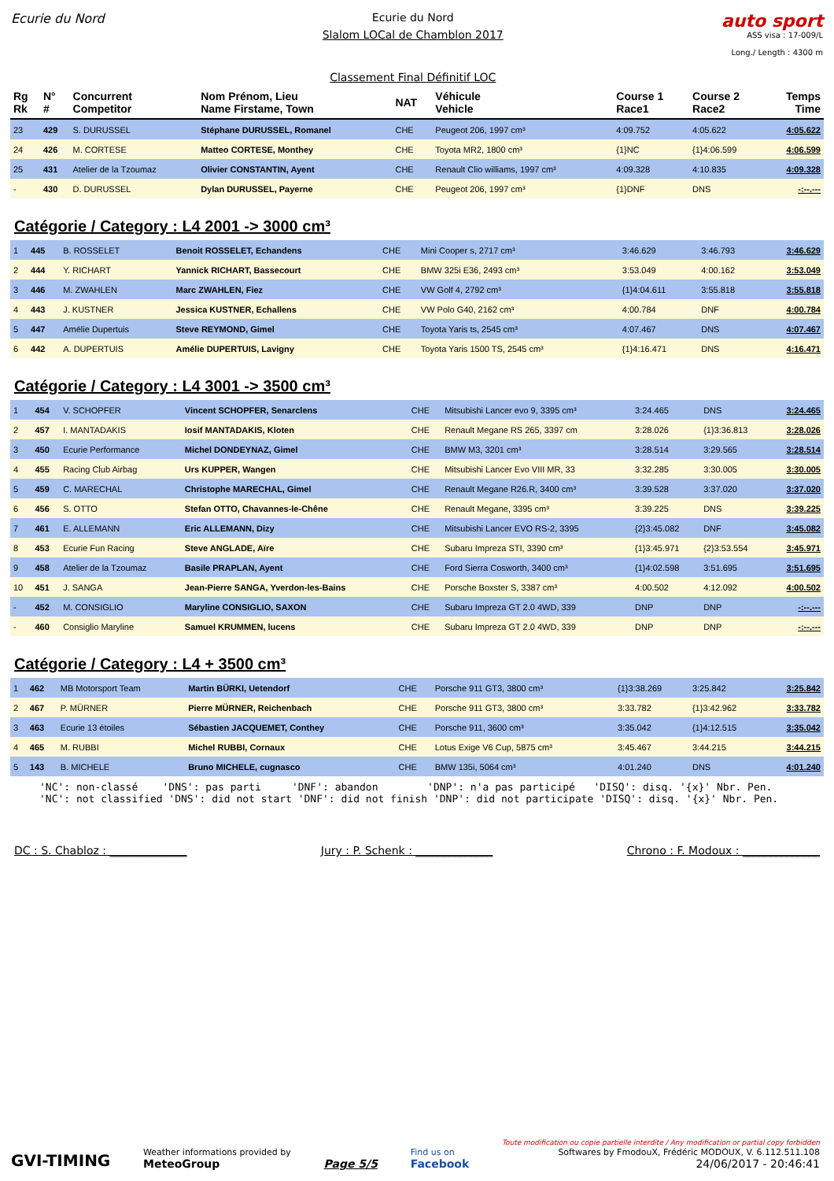Ecurie du Nord Ecurie du Nord
Slalom LOCal de Chamblon 2017
Classement Final Définitif LOC
auto sport
ASS visa : 17-009/L
Long./ Length : 4300 m
| Rg Rk | N° # | Concurrent Competitor | Nom Prénom, Lieu Name Firstame, Town | NAT | Véhicule Vehicle | Course 1 Race1 | Course 2 Race2 | Temps Time |
| --- | --- | --- | --- | --- | --- | --- | --- | --- |
| 23 | 429 | S. DURUSSEL | Stéphane DURUSSEL, Romanel | CHE | Peugeot 206, 1997 cm³ | 4:09.752 | 4:05.622 | 4:05.622 |
| 24 | 426 | M. CORTESE | Matteo CORTESE, Monthey | CHE | Toyota MR2, 1800 cm³ | {1}NC | {1}4:06.599 | 4:06.599 |
| 25 | 431 | Atelier de la Tzoumaz | Olivier CONSTANTIN, Ayent | CHE | Renault Clio williams, 1997 cm³ | 4:09.328 | 4:10.835 | 4:09.328 |
| - | 430 | D. DURUSSEL | Dylan DURUSSEL, Payerne | CHE | Peugeot 206, 1997 cm³ | {1}DNF | DNS | -:--.--- |
Catégorie / Category : L4 2001 -> 3000 cm³
| 1 | 445 | B. ROSSELET | Benoit ROSSELET, Echandens | CHE | Mini Cooper s, 2717 cm³ | 3:46.629 | 3:46.793 | 3:46.629 |
| 2 | 444 | Y. RICHART | Yannick RICHART, Bassecourt | CHE | BMW 325i E36, 2493 cm³ | 3:53.049 | 4:00.162 | 3:53.049 |
| 3 | 446 | M. ZWAHLEN | Marc ZWAHLEN, Fiez | CHE | VW Golf 4, 2792 cm³ | {1}4:04.611 | 3:55.818 | 3:55.818 |
| 4 | 443 | J. KUSTNER | Jessica KUSTNER, Echallens | CHE | VW Polo G40, 2162 cm³ | 4:00.784 | DNF | 4:00.784 |
| 5 | 447 | Amélie Dupertuis | Steve REYMOND, Gimel | CHE | Toyota Yaris ts, 2545 cm³ | 4:07.467 | DNS | 4:07.467 |
| 6 | 442 | A. DUPERTUIS | Amélie DUPERTUIS, Lavigny | CHE | Toyota Yaris 1500 TS, 2545 cm³ | {1}4:16.471 | DNS | 4:16.471 |
Catégorie / Category : L4 3001 -> 3500 cm³
| 1 | 454 | V. SCHOPFER | Vincent SCHOPFER, Senarclens | CHE | Mitsubishi Lancer evo 9, 3395 cm³ | 3:24.465 | DNS | 3:24.465 |
| 2 | 457 | I. MANTADAKIS | Iosif MANTADAKIS, Kloten | CHE | Renault Megane RS 265, 3397 cm | 3:28.026 | {1}3:36.813 | 3:28.026 |
| 3 | 450 | Ecurie Performance | Michel DONDEYNAZ, Gimel | CHE | BMW M3, 3201 cm³ | 3:28.514 | 3:29.565 | 3:28.514 |
| 4 | 455 | Racing Club Airbag | Urs KUPPER, Wangen | CHE | Mitsubishi Lancer Evo VIII MR, 33 | 3:32.285 | 3:30.005 | 3:30.005 |
| 5 | 459 | C. MARECHAL | Christophe MARECHAL, Gimel | CHE | Renault Megane R26.R, 3400 cm³ | 3:39.528 | 3:37.020 | 3:37.020 |
| 6 | 456 | S. OTTO | Stefan OTTO, Chavannes-le-Chêne | CHE | Renault Megane, 3395 cm³ | 3:39.225 | DNS | 3:39.225 |
| 7 | 461 | E. ALLEMANN | Eric ALLEMANN, Dizy | CHE | Mitsubishi Lancer EVO RS-2, 3395 | {2}3:45.082 | DNF | 3:45.082 |
| 8 | 453 | Ecurie Fun Racing | Steve ANGLADE, Aïre | CHE | Subaru Impreza STI, 3390 cm³ | {1}3:45.971 | {2}3:53.554 | 3:45.971 |
| 9 | 458 | Atelier de la Tzoumaz | Basile PRAPLAN, Ayent | CHE | Ford Sierra Cosworth, 3400 cm³ | {1}4:02.598 | 3:51.695 | 3:51.695 |
| 10 | 451 | J. SANGA | Jean-Pierre SANGA, Yverdon-les-Bains | CHE | Porsche Boxster S, 3387 cm³ | 4:00.502 | 4:12.092 | 4:00.502 |
| - | 452 | M. CONSIGLIO | Maryline CONSIGLIO, SAXON | CHE | Subaru Impreza GT 2.0 4WD, 339 | DNP | DNP | -:--.--- |
| - | 460 | Consiglio Maryline | Samuel KRUMMEN, lucens | CHE | Subaru Impreza GT 2.0 4WD, 339 | DNP | DNP | -:--.--- |
Catégorie / Category : L4 + 3500 cm³
| 1 | 462 | MB Motorsport Team | Martin BÜRKI, Uetendorf | CHE | Porsche 911 GT3, 3800 cm³ | {1}3:38.269 | 3:25.842 | 3:25.842 |
| 2 | 467 | P. MÜRNER | Pierre MÜRNER, Reichenbach | CHE | Porsche 911 GT3, 3800 cm³ | 3:33.782 | {1}3:42.962 | 3:33.782 |
| 3 | 463 | Ecurie 13 étoiles | Sébastien JACQUEMET, Conthey | CHE | Porsche 911, 3600 cm³ | 3:35.042 | {1}4:12.515 | 3:35.042 |
| 4 | 465 | M. RUBBI | Michel RUBBI, Cornaux | CHE | Lotus Exige V6 Cup, 5875 cm³ | 3:45.467 | 3:44.215 | 3:44.215 |
| 5 | 143 | B. MICHELE | Bruno MICHELE, cugnasco | CHE | BMW 135i, 5064 cm³ | 4:01.240 | DNS | 4:01.240 |
'NC': non-classé 'DNS': pas parti 'DNF': abandon 'DNP': n'a pas participé 'DISQ': disq. '{x}' Nbr. Pen. 'NC': not classified 'DNS': did not start 'DNF': did not finish 'DNP': did not participate 'DISQ': disq. '{x}' Nbr. Pen.
DC : S. Chabloz : ______________ Jury : P. Schenk : ______________ Chrono : F. Modoux : ______________
GVI-TIMING
Weather informations provided by
MeteoGroup
Page 5/5
Find us on
Facebook
Toute modification ou copie partielle interdite / Any modification or partial copy forbidden
Softwares by FmodouX, Frédéric MODOUX, V. 6.112.511.108
24/06/2017 - 20:46:41